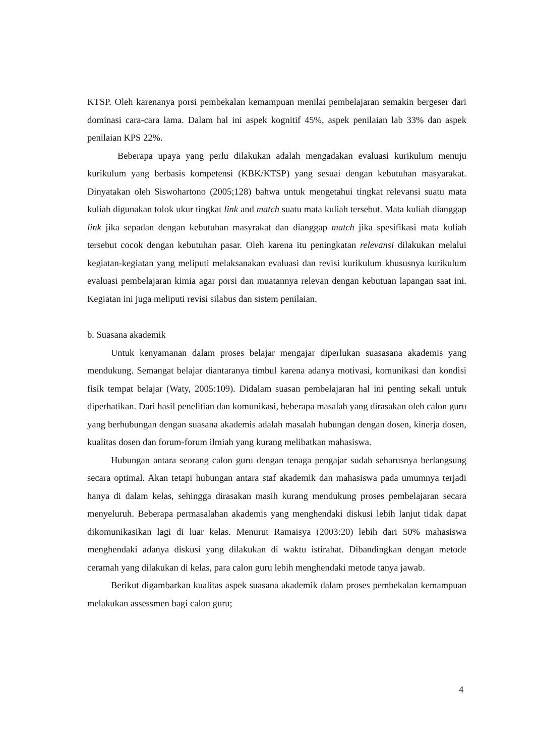KTSP. Oleh karenanya porsi pembekalan kemampuan menilai pembelajaran semakin bergeser dari dominasi cara-cara lama. Dalam hal ini aspek kognitif 45%, aspek penilaian lab 33% dan aspek penilaian KPS 22%.
Beberapa upaya yang perlu dilakukan adalah mengadakan evaluasi kurikulum menuju kurikulum yang berbasis kompetensi (KBK/KTSP) yang sesuai dengan kebutuhan masyarakat. Dinyatakan oleh Siswohartono (2005;128) bahwa untuk mengetahui tingkat relevansi suatu mata kuliah digunakan tolok ukur tingkat link and match suatu mata kuliah tersebut. Mata kuliah dianggap link jika sepadan dengan kebutuhan masyrakat dan dianggap match jika spesifikasi mata kuliah tersebut cocok dengan kebutuhan pasar. Oleh karena itu peningkatan relevansi dilakukan melalui kegiatan-kegiatan yang meliputi melaksanakan evaluasi dan revisi kurikulum khususnya kurikulum evaluasi pembelajaran kimia agar porsi dan muatannya relevan dengan kebutuan lapangan saat ini. Kegiatan ini juga meliputi revisi silabus dan sistem penilaian.
b. Suasana akademik
Untuk kenyamanan dalam proses belajar mengajar diperlukan suasasana akademis yang mendukung. Semangat belajar diantaranya timbul karena adanya motivasi, komunikasi dan kondisi fisik tempat belajar (Waty, 2005:109). Didalam suasan pembelajaran hal ini penting sekali untuk diperhatikan. Dari hasil penelitian dan komunikasi, beberapa masalah yang dirasakan oleh calon guru yang berhubungan dengan suasana akademis adalah masalah hubungan dengan dosen, kinerja dosen, kualitas dosen dan forum-forum ilmiah yang kurang melibatkan mahasiswa.
Hubungan antara seorang calon guru dengan tenaga pengajar sudah seharusnya berlangsung secara optimal. Akan tetapi hubungan antara staf akademik dan mahasiswa pada umumnya terjadi hanya di dalam kelas, sehingga dirasakan masih kurang mendukung proses pembelajaran secara menyeluruh. Beberapa permasalahan akademis yang menghendaki diskusi lebih lanjut tidak dapat dikomunikasikan lagi di luar kelas. Menurut Ramaisya (2003:20) lebih dari 50% mahasiswa menghendaki adanya diskusi yang dilakukan di waktu istirahat. Dibandingkan dengan metode ceramah yang dilakukan di kelas, para calon guru lebih menghendaki metode tanya jawab.
Berikut digambarkan kualitas aspek suasana akademik dalam proses pembekalan kemampuan melakukan assessmen bagi calon guru;
4